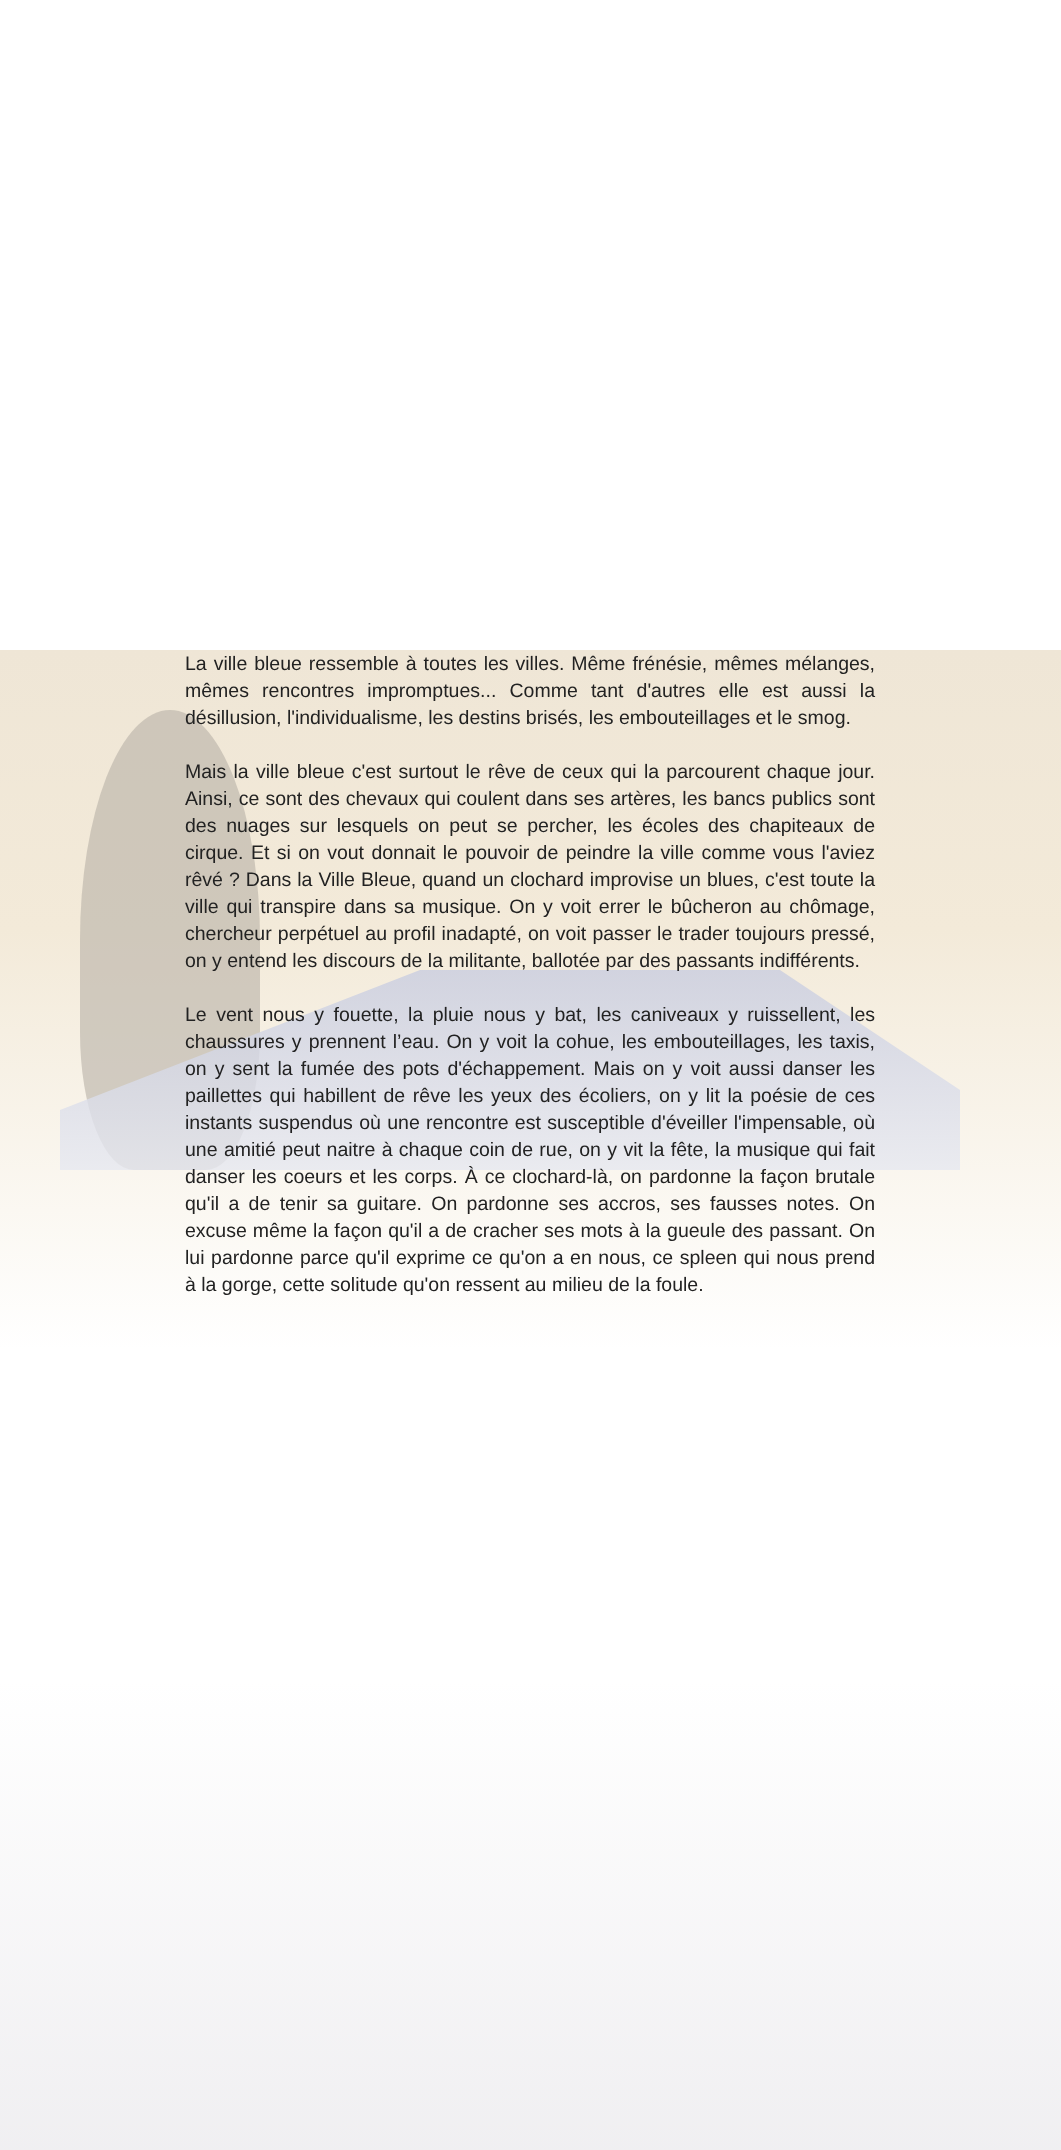La ville bleue ressemble à toutes les villes. Même frénésie, mêmes mélanges, mêmes rencontres impromptues... Comme tant d'autres elle est aussi la désillusion, l'individualisme, les destins brisés, les embouteillages et le smog.
Mais la ville bleue c'est surtout le rêve de ceux qui la parcourent chaque jour. Ainsi, ce sont des chevaux qui coulent dans ses artères, les bancs publics sont des nuages sur lesquels on peut se percher, les écoles des chapiteaux de cirque. Et si on vout donnait le pouvoir de peindre la ville comme vous l'aviez rêvé ? Dans la Ville Bleue, quand un clochard improvise un blues, c'est toute la ville qui transpire dans sa musique. On y voit errer le bûcheron au chômage, chercheur perpétuel au profil inadapté, on voit passer le trader toujours pressé, on y entend les discours de la militante, ballotée par des passants indifférents.
Le vent nous y fouette, la pluie nous y bat, les caniveaux y ruissellent, les chaussures y prennent l’eau. On y voit la cohue, les embouteillages, les taxis, on y sent la fumée des pots d'échappement. Mais on y voit aussi danser les paillettes qui habillent de rêve les yeux des écoliers, on y lit la poésie de ces instants suspendus où une rencontre est susceptible d'éveiller l'impensable, où une amitié peut naitre à chaque coin de rue, on y vit la fête, la musique qui fait danser les coeurs et les corps. À ce clochard-là, on pardonne la façon brutale qu'il a de tenir sa guitare. On pardonne ses accros, ses fausses notes. On excuse même la façon qu'il a de cracher ses mots à la gueule des passant. On lui pardonne parce qu'il exprime ce qu'on a en nous, ce spleen qui nous prend à la gorge, cette solitude qu'on ressent au milieu de la foule.